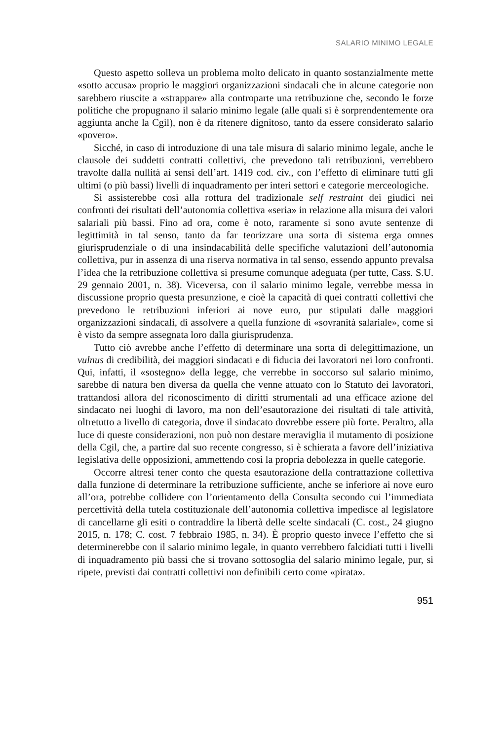SALARIO MINIMO LEGALE
Questo aspetto solleva un problema molto delicato in quanto sostanzialmente mette «sotto accusa» proprio le maggiori organizzazioni sindacali che in alcune categorie non sarebbero riuscite a «strappare» alla controparte una retribuzione che, secondo le forze politiche che propugnano il salario minimo legale (alle quali si è sorprendentemente ora aggiunta anche la Cgil), non è da ritenere dignitoso, tanto da essere considerato salario «povero».
Sicché, in caso di introduzione di una tale misura di salario minimo legale, anche le clausole dei suddetti contratti collettivi, che prevedono tali retribuzioni, verrebbero travolte dalla nullità ai sensi dell’art. 1419 cod. civ., con l’effetto di eliminare tutti gli ultimi (o più bassi) livelli di inquadramento per interi settori e categorie merceologiche.
Si assisterebbe così alla rottura del tradizionale self restraint dei giudici nei confronti dei risultati dell’autonomia collettiva «seria» in relazione alla misura dei valori salariali più bassi. Fino ad ora, come è noto, raramente si sono avute sentenze di legittimità in tal senso, tanto da far teorizzare una sorta di sistema erga omnes giurisprudenziale o di una insindacabilità delle specifiche valutazioni dell’autonomia collettiva, pur in assenza di una riserva normativa in tal senso, essendo appunto prevalsa l’idea che la retribuzione collettiva si presume comunque adeguata (per tutte, Cass. S.U. 29 gennaio 2001, n. 38). Viceversa, con il salario minimo legale, verrebbe messa in discussione proprio questa presunzione, e cioè la capacità di quei contratti collettivi che prevedono le retribuzioni inferiori ai nove euro, pur stipulati dalle maggiori organizzazioni sindacali, di assolvere a quella funzione di «sovranità salariale», come si è visto da sempre assegnata loro dalla giurisprudenza.
Tutto ciò avrebbe anche l’effetto di determinare una sorta di delegittimazione, un vulnus di credibilità, dei maggiori sindacati e di fiducia dei lavoratori nei loro confronti. Qui, infatti, il «sostegno» della legge, che verrebbe in soccorso sul salario minimo, sarebbe di natura ben diversa da quella che venne attuato con lo Statuto dei lavoratori, trattandosi allora del riconoscimento di diritti strumentali ad una efficace azione del sindacato nei luoghi di lavoro, ma non dell’esautorazione dei risultati di tale attività, oltretutto a livello di categoria, dove il sindacato dovrebbe essere più forte. Peraltro, alla luce di queste considerazioni, non può non destare meraviglia il mutamento di posizione della Cgil, che, a partire dal suo recente congresso, si è schierata a favore dell’iniziativa legislativa delle opposizioni, ammettendo così la propria debolezza in quelle categorie.
Occorre altresì tener conto che questa esautorazione della contrattazione collettiva dalla funzione di determinare la retribuzione sufficiente, anche se inferiore ai nove euro all’ora, potrebbe collidere con l’orientamento della Consulta secondo cui l’immediata percettività della tutela costituzionale dell’autonomia collettiva impedisce al legislatore di cancellarne gli esiti o contraddire la libertà delle scelte sindacali (C. cost., 24 giugno 2015, n. 178; C. cost. 7 febbraio 1985, n. 34). È proprio questo invece l’effetto che si determinerebbe con il salario minimo legale, in quanto verrebbero falcidiati tutti i livelli di inquadramento più bassi che si trovano sottosoglia del salario minimo legale, pur, si ripete, previsti dai contratti collettivi non definibili certo come «pirata».
951